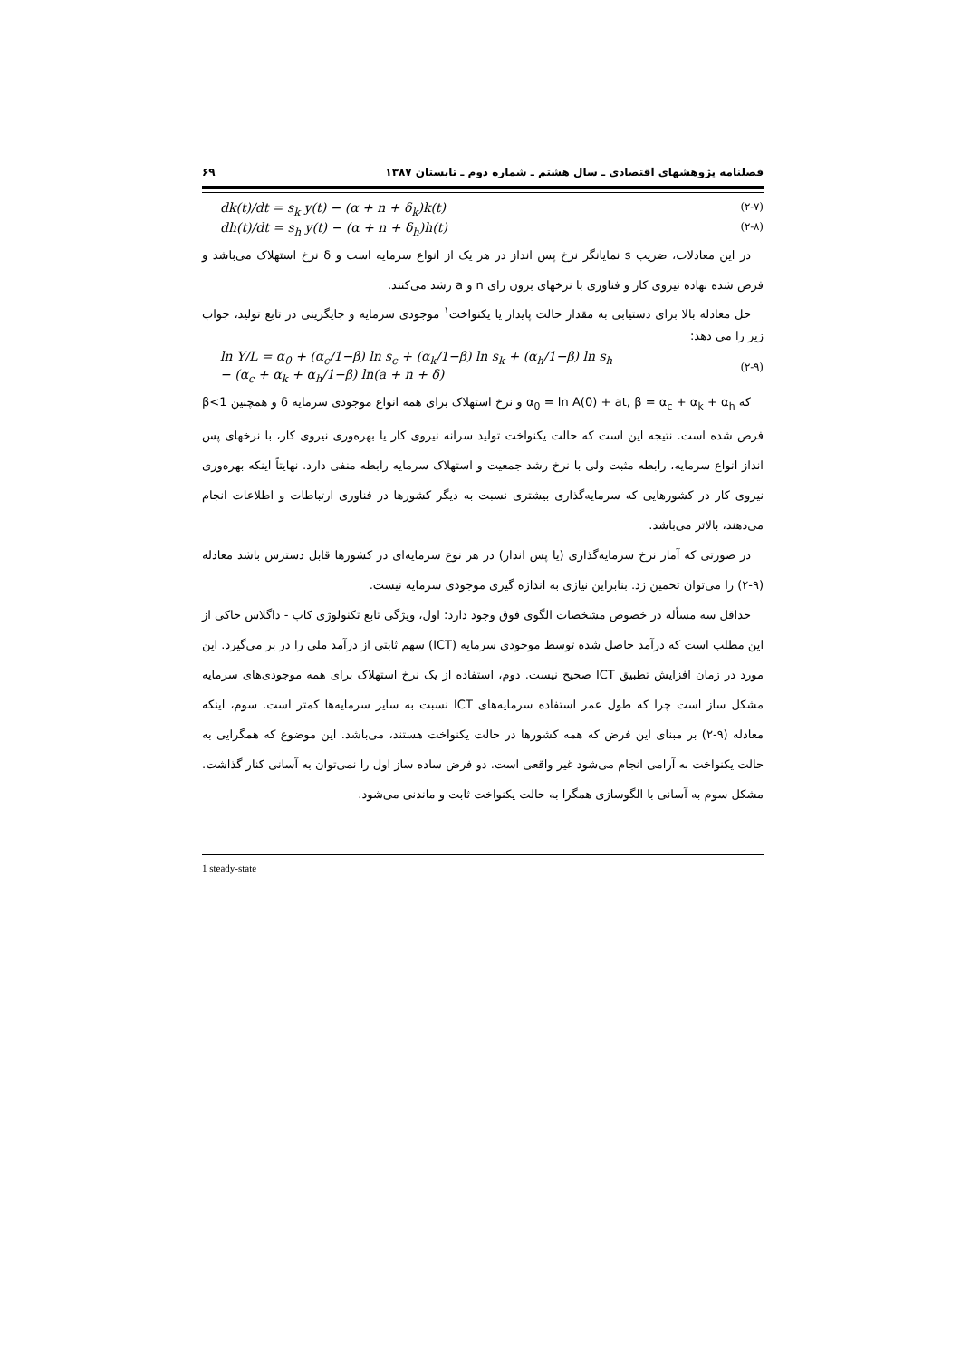فصلنامه پژوهشهای اقتصادی ـ سال هشتم ـ شماره دوم ـ تابستان ۱۳۸۷ ۶۹
dk(t)/dt = s<sub>k</sub> y(t) − (α + n + δ<sub>k</sub>)k(t) (۲-۷)
dh(t)/dt = s<sub>h</sub> y(t) − (α + n + δ<sub>h</sub>)h(t) (۲-۸)
در این معادلات، ضریب s نمایانگر نرخ پس انداز در هر یک از انواع سرمایه است و δ نرخ استهلاک می‌باشد و فرض شده نهاده نیروی کار و فناوری با نرخهای برون زای n و a رشد می‌کنند.
حل معادله بالا برای دستیابی به مقدار حالت پایدار یا یکنواخت<sup>۱</sup> موجودی سرمایه و جایگزینی در تابع تولید، جواب زیر را می دهد:
ln Y/L = α<sub>0</sub> + (α<sub>c</sub>/1−β) ln s<sub>c</sub> + (α<sub>k</sub>/1−β) ln s<sub>k</sub> + (α<sub>h</sub>/1−β) ln s<sub>h</sub>
− (α<sub>c</sub> + α<sub>k</sub> + α<sub>h</sub>/1−β) ln(a + n + δ) (۲-۹)
که α<sub>0</sub> = ln A(0) + at, β = α<sub>c</sub> + α<sub>k</sub> + α<sub>h</sub> و نرخ استهلاک برای همه انواع موجودی سرمایه δ و همچنین β<1 فرض شده است. نتیجه این است که حالت یکنواخت تولید سرانه نیروی کار یا بهره‌وری نیروی کار، با نرخهای پس انداز انواع سرمایه، رابطه مثبت ولی با نرخ رشد جمعیت و استهلاک سرمایه رابطه منفی دارد. نهایتاً اینکه بهره‌وری نیروی کار در کشورهایی که سرمایه‌گذاری بیشتری نسبت به دیگر کشورها در فناوری ارتباطات و اطلاعات انجام می‌دهند، بالاتر می‌باشد.
در صورتی که آمار نرخ سرمایه‌گذاری (یا پس انداز) در هر نوع سرمایه‌ای در کشورها قابل دسترس باشد معادله (۹-۲) را می‌توان تخمین زد. بنابراین نیازی به اندازه گیری موجودی سرمایه نیست.
حداقل سه مسأله در خصوص مشخصات الگوی فوق وجود دارد: اول، ویژگی تابع تکنولوژی کاب - داگلاس حاکی از این مطلب است که درآمد حاصل شده توسط موجودی سرمایه (ICT) سهم ثابتی از درآمد ملی را در بر می‌گیرد. این مورد در زمان افزایش تطبیق ICT صحیح نیست. دوم، استفاده از یک نرخ استهلاک برای همه موجودی‌های سرمایه مشکل ساز است چرا که طول عمر استفاده سرمایه‌های ICT نسبت به سایر سرمایه‌ها کمتر است. سوم، اینکه معادله (۹-۲) بر مبنای این فرض که همه کشورها در حالت یکنواخت هستند، می‌باشد. این موضوع که همگرایی به حالت یکنواخت به آرامی انجام می‌شود غیر واقعی است. دو فرض ساده ساز اول را نمی‌توان به آسانی کنار گذاشت. مشکل سوم به آسانی با الگوسازی همگرا به حالت یکنواخت ثابت و ماندنی می‌شود.
1 steady-state